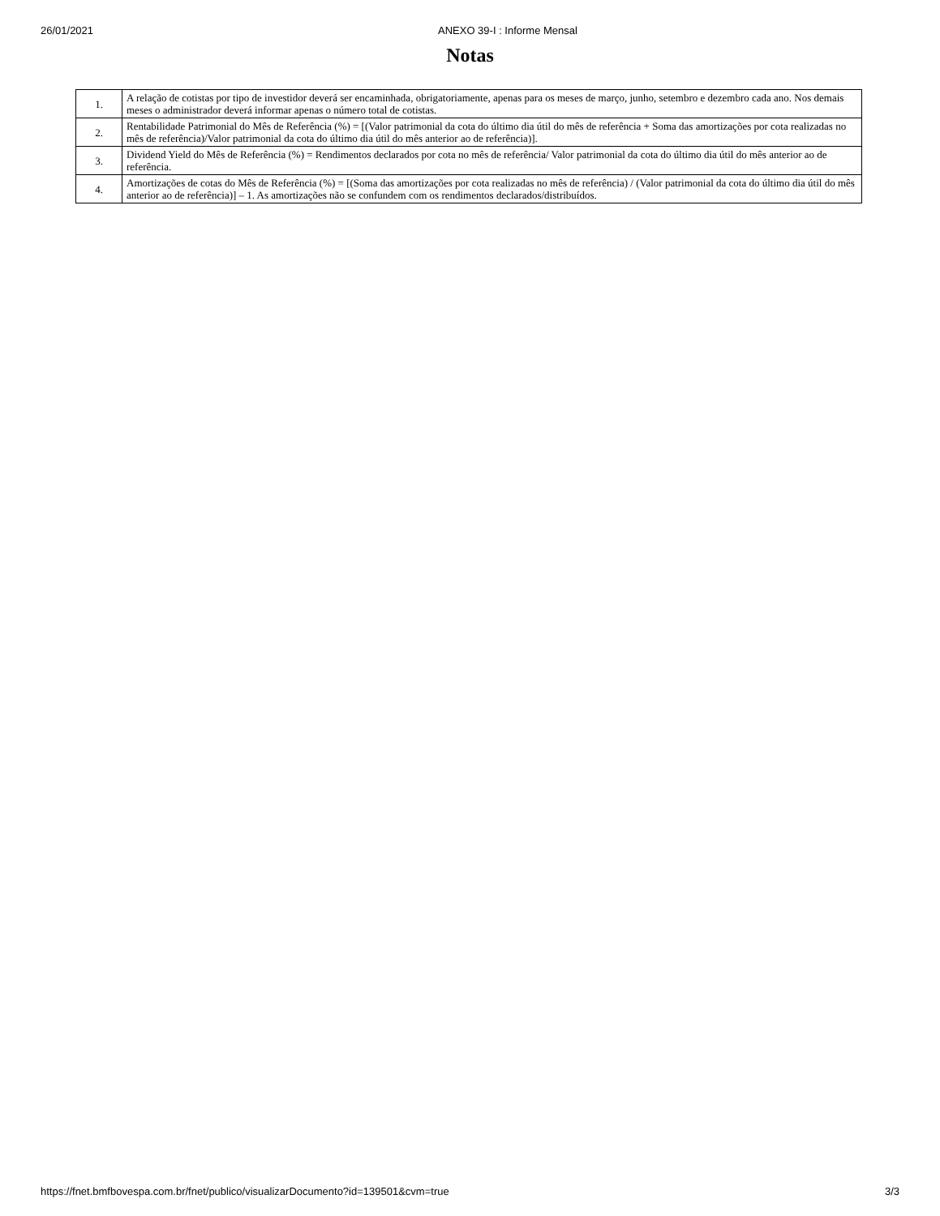26/01/2021 ANEXO 39-I : Informe Mensal
Notas
| 1. | A relação de cotistas por tipo de investidor deverá ser encaminhada, obrigatoriamente, apenas para os meses de março, junho, setembro e dezembro cada ano. Nos demais meses o administrador deverá informar apenas o número total de cotistas. |
| 2. | Rentabilidade Patrimonial do Mês de Referência (%) = [(Valor patrimonial da cota do último dia útil do mês de referência + Soma das amortizações por cota realizadas no mês de referência)/Valor patrimonial da cota do último dia útil do mês anterior ao de referência)]. |
| 3. | Dividend Yield do Mês de Referência (%) = Rendimentos declarados por cota no mês de referência/ Valor patrimonial da cota do último dia útil do mês anterior ao de referência. |
| 4. | Amortizações de cotas do Mês de Referência (%) = [(Soma das amortizações por cota realizadas no mês de referência) / (Valor patrimonial da cota do último dia útil do mês anterior ao de referência)] – 1. As amortizações não se confundem com os rendimentos declarados/distribuídos. |
https://fnet.bmfbovespa.com.br/fnet/publico/visualizarDocumento?id=139501&cvm=true 3/3